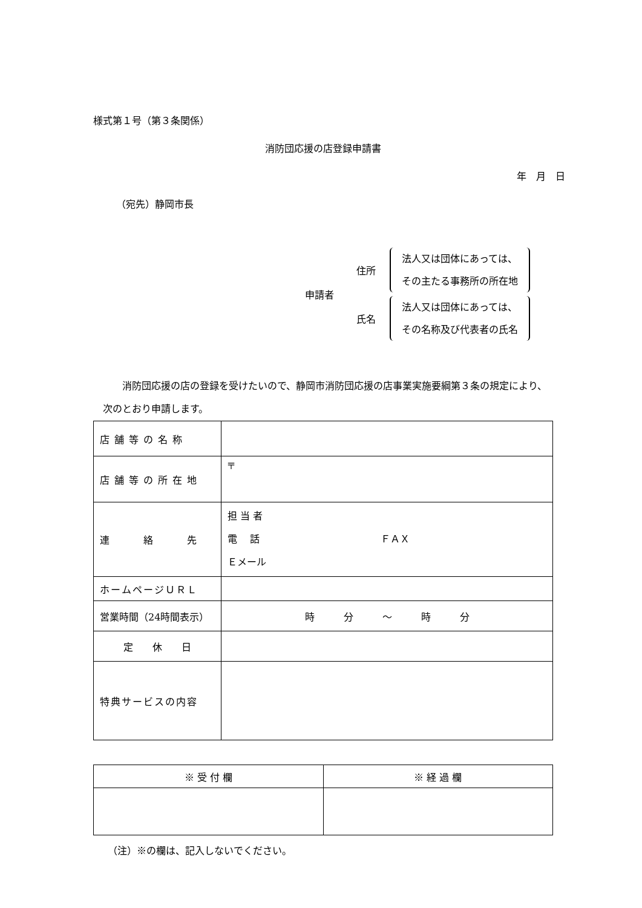様式第１号（第３条関係）
消防団応援の店登録申請書
年　月　日
（宛先）静岡市長
申請者
住所 法人又は団体にあっては、
その主たる事務所の所在地
氏名 法人又は団体にあっては、
その名称及び代表者の氏名
消防団応援の店の登録を受けたいので、静岡市消防団応援の店事業実施要綱第３条の規定により、次のとおり申請します。
| 店舗等の名称 | |
| 店舗等の所在地 | 〒 |
| 連 絡 先 | 担 当 者 電 話 ＦＡＸ Ｅメール |
| ホームページＵＲＬ | |
| 営業時間（24時間表示） | 時 分 ～ 時 分 |
| 定 休 日 | |
| 特典サービスの内容 | |
| ※ 受 付 欄 | ※ 経 過 欄 |
| --- | --- |
（注）※の欄は、記入しないでください。